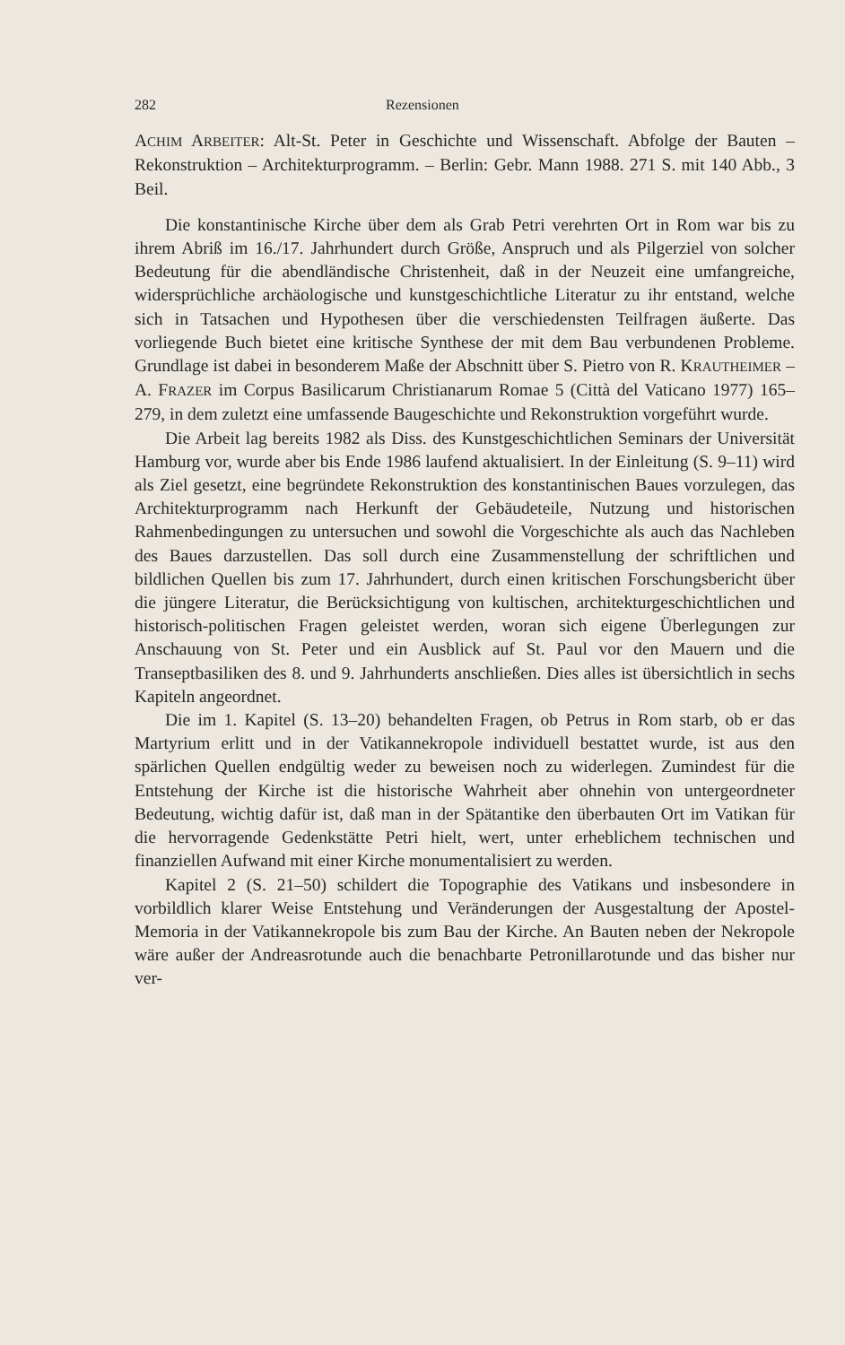282 Rezensionen
ACHIM ARBEITER: Alt-St. Peter in Geschichte und Wissenschaft. Abfolge der Bauten – Rekonstruktion – Architekturprogramm. – Berlin: Gebr. Mann 1988. 271 S. mit 140 Abb., 3 Beil.
Die konstantinische Kirche über dem als Grab Petri verehrten Ort in Rom war bis zu ihrem Abriß im 16./17. Jahrhundert durch Größe, Anspruch und als Pilgerziel von solcher Bedeutung für die abendländische Christenheit, daß in der Neuzeit eine umfangreiche, widersprüchliche archäologische und kunstgeschichtliche Literatur zu ihr entstand, welche sich in Tatsachen und Hypothesen über die verschiedensten Teilfragen äußerte. Das vorliegende Buch bietet eine kritische Synthese der mit dem Bau verbundenen Probleme. Grundlage ist dabei in besonderem Maße der Abschnitt über S. Pietro von R. KRAUTHEIMER – A. FRAZER im Corpus Basilicarum Christianarum Romae 5 (Città del Vaticano 1977) 165–279, in dem zuletzt eine umfassende Baugeschichte und Rekonstruktion vorgeführt wurde.
Die Arbeit lag bereits 1982 als Diss. des Kunstgeschichtlichen Seminars der Universität Hamburg vor, wurde aber bis Ende 1986 laufend aktualisiert. In der Einleitung (S. 9–11) wird als Ziel gesetzt, eine begründete Rekonstruktion des konstantinischen Baues vorzulegen, das Architekturprogramm nach Herkunft der Gebäudeteile, Nutzung und historischen Rahmenbedingungen zu untersuchen und sowohl die Vorgeschichte als auch das Nachleben des Baues darzustellen. Das soll durch eine Zusammenstellung der schriftlichen und bildlichen Quellen bis zum 17. Jahrhundert, durch einen kritischen Forschungsbericht über die jüngere Literatur, die Berücksichtigung von kultischen, architekturgeschichtlichen und historisch-politischen Fragen geleistet werden, woran sich eigene Überlegungen zur Anschauung von St. Peter und ein Ausblick auf St. Paul vor den Mauern und die Transeptbasiliken des 8. und 9. Jahrhunderts anschließen. Dies alles ist übersichtlich in sechs Kapiteln angeordnet.
Die im 1. Kapitel (S. 13–20) behandelten Fragen, ob Petrus in Rom starb, ob er das Martyrium erlitt und in der Vatikannekropole individuell bestattet wurde, ist aus den spärlichen Quellen endgültig weder zu beweisen noch zu widerlegen. Zumindest für die Entstehung der Kirche ist die historische Wahrheit aber ohnehin von untergeordneter Bedeutung, wichtig dafür ist, daß man in der Spätantike den überbauten Ort im Vatikan für die hervorragende Gedenkstätte Petri hielt, wert, unter erheblichem technischen und finanziellen Aufwand mit einer Kirche monumentalisiert zu werden.
Kapitel 2 (S. 21–50) schildert die Topographie des Vatikans und insbesondere in vorbildlich klarer Weise Entstehung und Veränderungen der Ausgestaltung der Apostel-Memoria in der Vatikannekropole bis zum Bau der Kirche. An Bauten neben der Nekropole wäre außer der Andreasrotunde auch die benachbarte Petronillarotunde und das bisher nur ver-